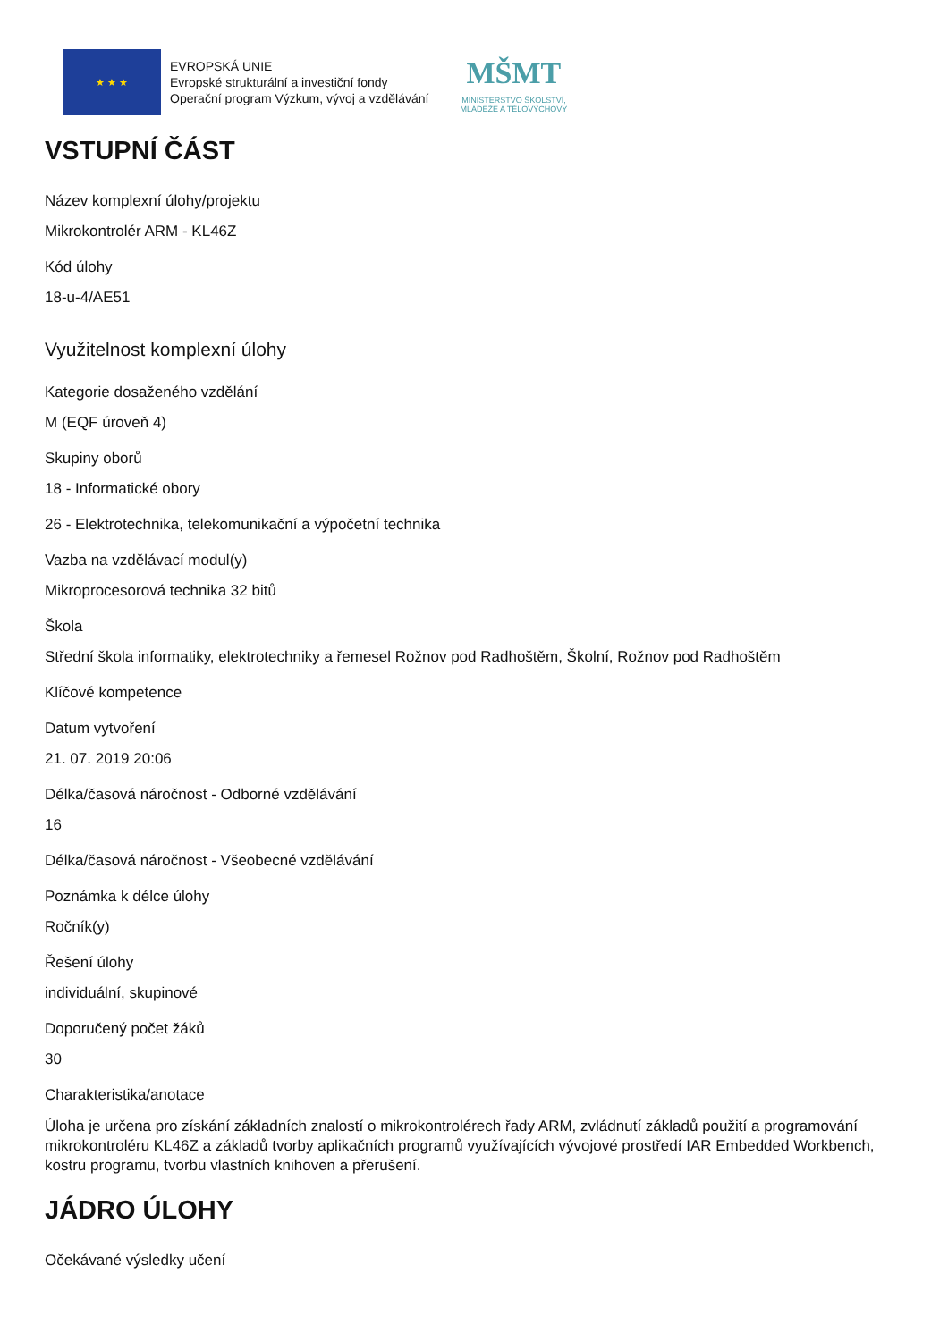★ ★ ★
EVROPSKÁ UNIE
Evropské strukturální a investiční fondy
Operační program Výzkum, vývoj a vzdělávání
MŠMT
MINISTERSTVO ŠKOLSTVÍ,
MLÁDEŽE A TĚLOVÝCHOVY
VSTUPNÍ ČÁST
Název komplexní úlohy/projektu
Mikrokontrolér ARM - KL46Z
Kód úlohy
18-u-4/AE51
Využitelnost komplexní úlohy
Kategorie dosaženého vzdělání
M (EQF úroveň 4)
Skupiny oborů
18 - Informatické obory
26 - Elektrotechnika, telekomunikační a výpočetní technika
Vazba na vzdělávací modul(y)
Mikroprocesorová technika 32 bitů
Škola
Střední škola informatiky, elektrotechniky a řemesel Rožnov pod Radhoštěm, Školní, Rožnov pod Radhoštěm
Klíčové kompetence
Datum vytvoření
21. 07. 2019 20:06
Délka/časová náročnost - Odborné vzdělávání
16
Délka/časová náročnost - Všeobecné vzdělávání
Poznámka k délce úlohy
Ročník(y)
Řešení úlohy
individuální, skupinové
Doporučený počet žáků
30
Charakteristika/anotace
Úloha je určena pro získání základních znalostí o mikrokontrolérech řady ARM, zvládnutí základů použití a programování mikrokontroléru KL46Z a základů tvorby aplikačních programů využívajících vývojové prostředí IAR Embedded Workbench, kostru programu, tvorbu vlastních knihoven a přerušení.
JÁDRO ÚLOHY
Očekávané výsledky učení